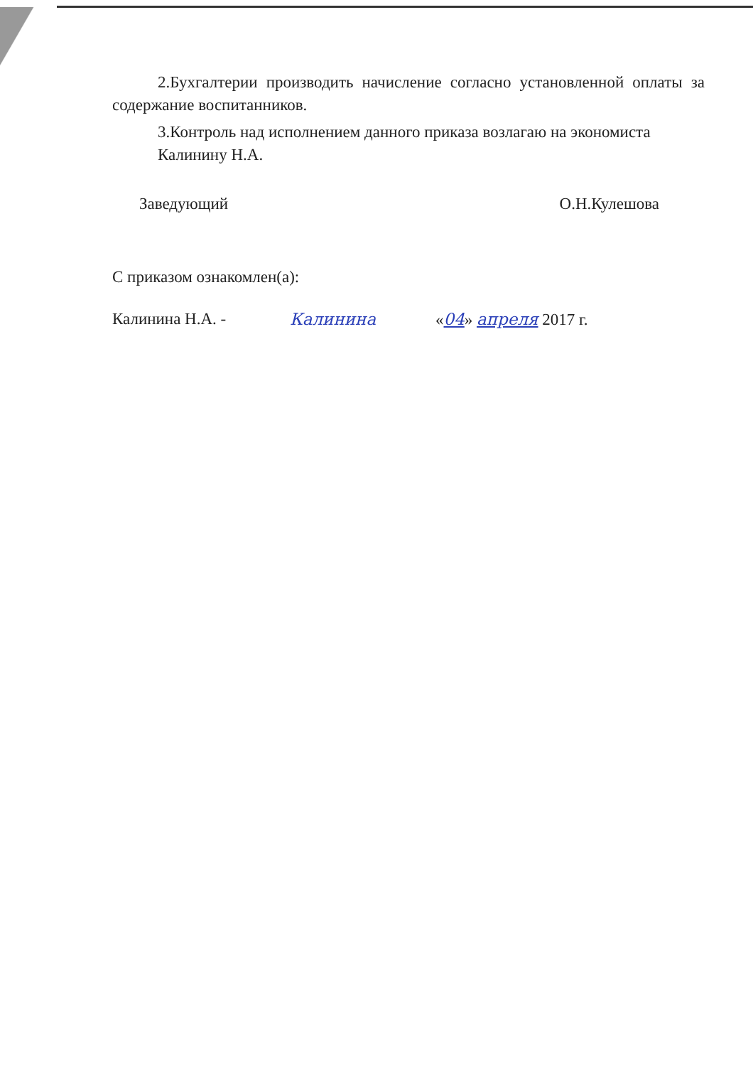2.Бухгалтерии производить начисление согласно установленной оплаты за содержание воспитанников.
3.Контроль над исполнением данного приказа возлагаю на экономиста
Калинину Н.А.
Заведующий О.Н.Кулешова
С приказом ознакомлен(а):
Калинина Н.А. - Калинина «04» апреля 2017 г.